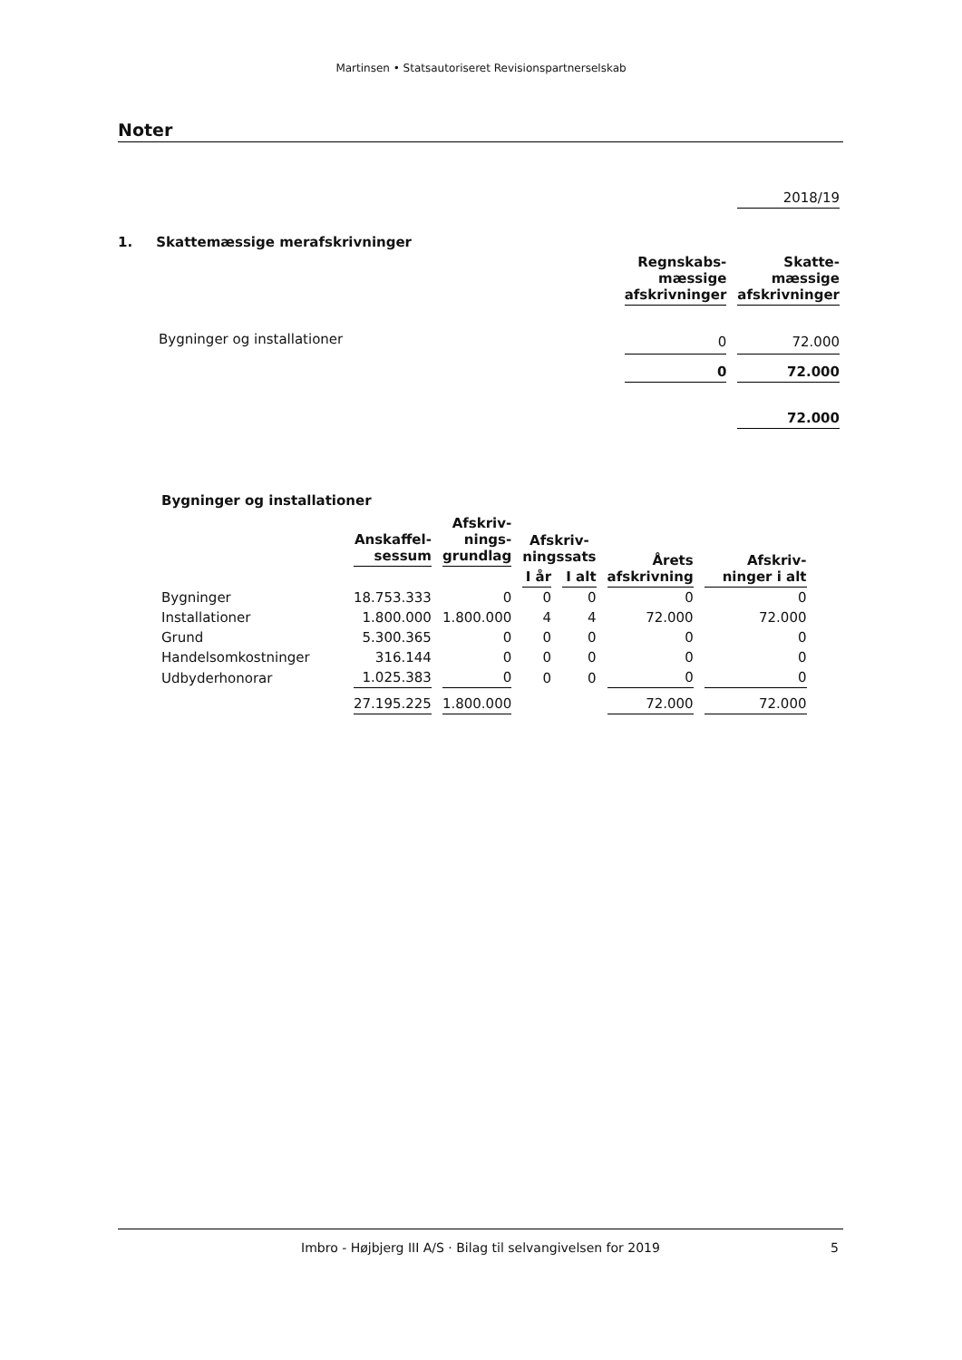Martinsen • Statsautoriseret Revisionspartnerselskab
Noter
| | | 2018/19 |
| 1. Skattemæssige merafskrivninger | | |
| | Regnskabs- mæssige afskrivninger | Skatte- mæssige afskrivninger |
| Bygninger og installationer | 0 | 72.000 |
| | 0 | 72.000 |
| | | 72.000 |
Bygninger og installationer
| | Anskaffel- sessum | Afskriv- nings- grundlag | Afskriv- ningssats | | Årets afskrivning | Afskriv- ninger i alt |
| --- | --- | --- | --- | --- | --- | --- |
| | | | I år | I alt | | |
| Bygninger | 18.753.333 | 0 | 0 | 0 | 0 | 0 |
| Installationer | 1.800.000 | 1.800.000 | 4 | 4 | 72.000 | 72.000 |
| Grund | 5.300.365 | 0 | 0 | 0 | 0 | 0 |
| Handelsomkostninger | 316.144 | 0 | 0 | 0 | 0 | 0 |
| Udbyderhonorar | 1.025.383 | 0 | 0 | 0 | 0 | 0 |
| | 27.195.225 | 1.800.000 | | | 72.000 | 72.000 |
Imbro - Højbjerg III A/S · Bilag til selvangivelsen for 2019 5